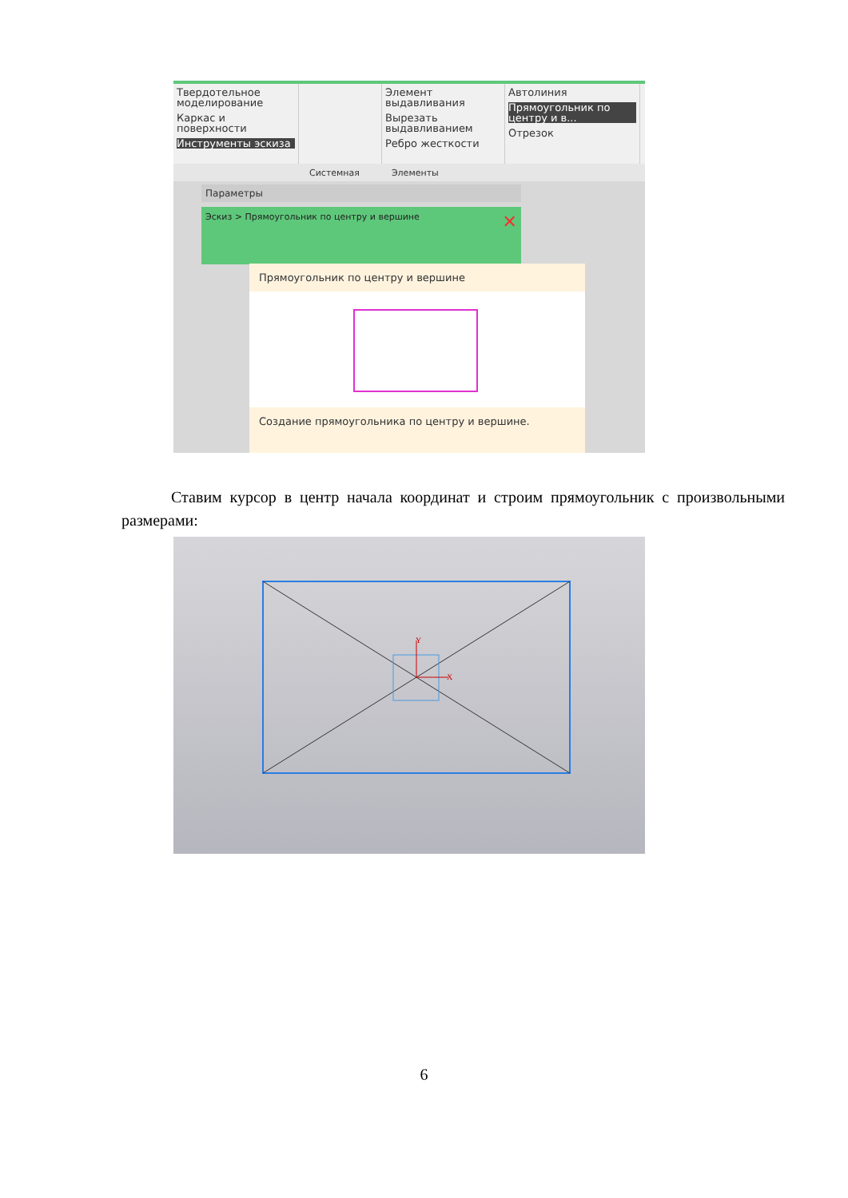Твердотельное моделирование
Каркас и поверхности
Инструменты эскиза
Элемент выдавливания
Вырезать выдавливанием
Ребро жесткости
Автолиния
Прямоугольник по центру и в...
Отрезок
Системная Элементы
Параметры
Эскиз > Прямоугольник по центру и вершине ✕
Прямоугольник по центру и вершине
Создание прямоугольника по центру и вершине.
Ставим курсор в центр начала координат и строим прямоугольник с произвольными размерами:
Y
X
6